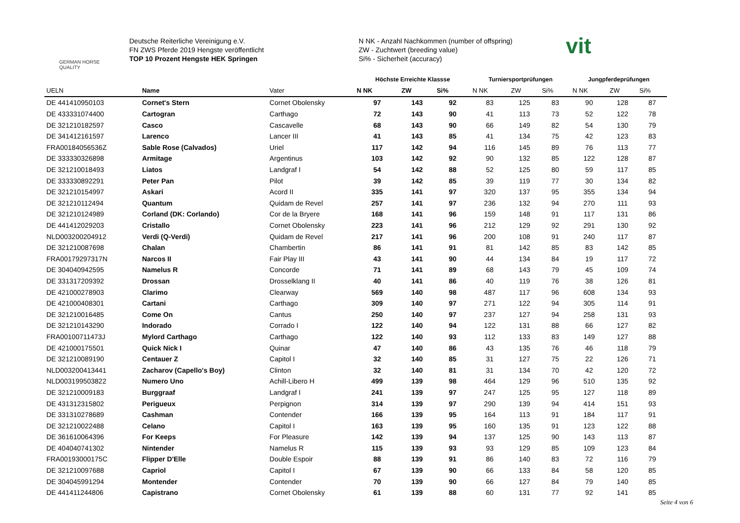GERMAN HORSE
QUALITY
Deutsche Reiterliche Vereinigung e.V.
FN ZWS Pferde 2019 Hengste veröffentlicht
TOP 10 Prozent Hengste HEK Springen
N NK - Anzahl Nachkommen (number of offspring)
ZW - Zuchtwert (breeding value)
Si% - Sicherheit (accuracy)
vit
| | | | Höchste Erreichte Klassse | | | Turniersportprüfungen | | | Jungpferdeprüfungen | | |
| --- | --- | --- | --- | --- | --- | --- | --- | --- | --- | --- | --- |
| UELN | Name | Vater | N NK | ZW | Si% | N NK | ZW | Si% | N NK | ZW | Si% |
| DE 441410950103 | Cornet's Stern | Cornet Obolensky | 97 | 143 | 92 | 83 | 125 | 83 | 90 | 128 | 87 |
| DE 433331074400 | Cartogran | Carthago | 72 | 143 | 90 | 41 | 113 | 73 | 52 | 122 | 78 |
| DE 321210182597 | Casco | Cascavelle | 68 | 143 | 90 | 66 | 149 | 82 | 54 | 130 | 79 |
| DE 341412161597 | Larenco | Lancer III | 41 | 143 | 85 | 41 | 134 | 75 | 42 | 123 | 83 |
| FRA00184056536Z | Sable Rose (Calvados) | Uriel | 117 | 142 | 94 | 116 | 145 | 89 | 76 | 113 | 77 |
| DE 333330326898 | Armitage | Argentinus | 103 | 142 | 92 | 90 | 132 | 85 | 122 | 128 | 87 |
| DE 321210018493 | Liatos | Landgraf I | 54 | 142 | 88 | 52 | 125 | 80 | 59 | 117 | 85 |
| DE 333330892291 | Peter Pan | Pilot | 39 | 142 | 85 | 39 | 119 | 77 | 30 | 134 | 82 |
| DE 321210154997 | Askari | Acord II | 335 | 141 | 97 | 320 | 137 | 95 | 355 | 134 | 94 |
| DE 321210112494 | Quantum | Quidam de Revel | 257 | 141 | 97 | 236 | 132 | 94 | 270 | 111 | 93 |
| DE 321210124989 | Corland (DK: Corlando) | Cor de la Bryere | 168 | 141 | 96 | 159 | 148 | 91 | 117 | 131 | 86 |
| DE 441412029203 | Cristallo | Cornet Obolensky | 223 | 141 | 96 | 212 | 129 | 92 | 291 | 130 | 92 |
| NLD003200204912 | Verdi (Q-Verdi) | Quidam de Revel | 217 | 141 | 96 | 200 | 108 | 91 | 240 | 117 | 87 |
| DE 321210087698 | Chalan | Chambertin | 86 | 141 | 91 | 81 | 142 | 85 | 83 | 142 | 85 |
| FRA00179297317N | Narcos II | Fair Play III | 43 | 141 | 90 | 44 | 134 | 84 | 19 | 117 | 72 |
| DE 304040942595 | Namelus R | Concorde | 71 | 141 | 89 | 68 | 143 | 79 | 45 | 109 | 74 |
| DE 331317209392 | Drossan | Drosselklang II | 40 | 141 | 86 | 40 | 119 | 76 | 38 | 126 | 81 |
| DE 421000278903 | Clarimo | Clearway | 569 | 140 | 98 | 487 | 117 | 96 | 608 | 134 | 93 |
| DE 421000408301 | Cartani | Carthago | 309 | 140 | 97 | 271 | 122 | 94 | 305 | 114 | 91 |
| DE 321210016485 | Come On | Cantus | 250 | 140 | 97 | 237 | 127 | 94 | 258 | 131 | 93 |
| DE 321210143290 | Indorado | Corrado I | 122 | 140 | 94 | 122 | 131 | 88 | 66 | 127 | 82 |
| FRA00100711473J | Mylord Carthago | Carthago | 122 | 140 | 93 | 112 | 133 | 83 | 149 | 127 | 88 |
| DE 421000175501 | Quick Nick I | Quinar | 47 | 140 | 86 | 43 | 135 | 76 | 46 | 118 | 79 |
| DE 321210089190 | Centauer Z | Capitol I | 32 | 140 | 85 | 31 | 127 | 75 | 22 | 126 | 71 |
| NLD003200413441 | Zacharov (Capello's Boy) | Clinton | 32 | 140 | 81 | 31 | 134 | 70 | 42 | 120 | 72 |
| NLD003199503822 | Numero Uno | Achill-Libero H | 499 | 139 | 98 | 464 | 129 | 96 | 510 | 135 | 92 |
| DE 321210009183 | Burggraaf | Landgraf I | 241 | 139 | 97 | 247 | 125 | 95 | 127 | 118 | 89 |
| DE 431312315802 | Perigueux | Perpignon | 314 | 139 | 97 | 290 | 139 | 94 | 414 | 151 | 93 |
| DE 331310278689 | Cashman | Contender | 166 | 139 | 95 | 164 | 113 | 91 | 184 | 117 | 91 |
| DE 321210022488 | Celano | Capitol I | 163 | 139 | 95 | 160 | 135 | 91 | 123 | 122 | 88 |
| DE 361610064396 | For Keeps | For Pleasure | 142 | 139 | 94 | 137 | 125 | 90 | 143 | 113 | 87 |
| DE 404040741302 | Nintender | Namelus R | 115 | 139 | 93 | 93 | 129 | 85 | 109 | 123 | 84 |
| FRA00193000175C | Flipper D'Elle | Double Espoir | 88 | 139 | 91 | 86 | 140 | 83 | 72 | 116 | 79 |
| DE 321210097688 | Capriol | Capitol I | 67 | 139 | 90 | 66 | 133 | 84 | 58 | 120 | 85 |
| DE 304045991294 | Montender | Contender | 70 | 139 | 90 | 66 | 127 | 84 | 79 | 140 | 85 |
| DE 441411244806 | Capistrano | Cornet Obolensky | 61 | 139 | 88 | 60 | 131 | 77 | 92 | 141 | 85 |
Seite 4 von 6